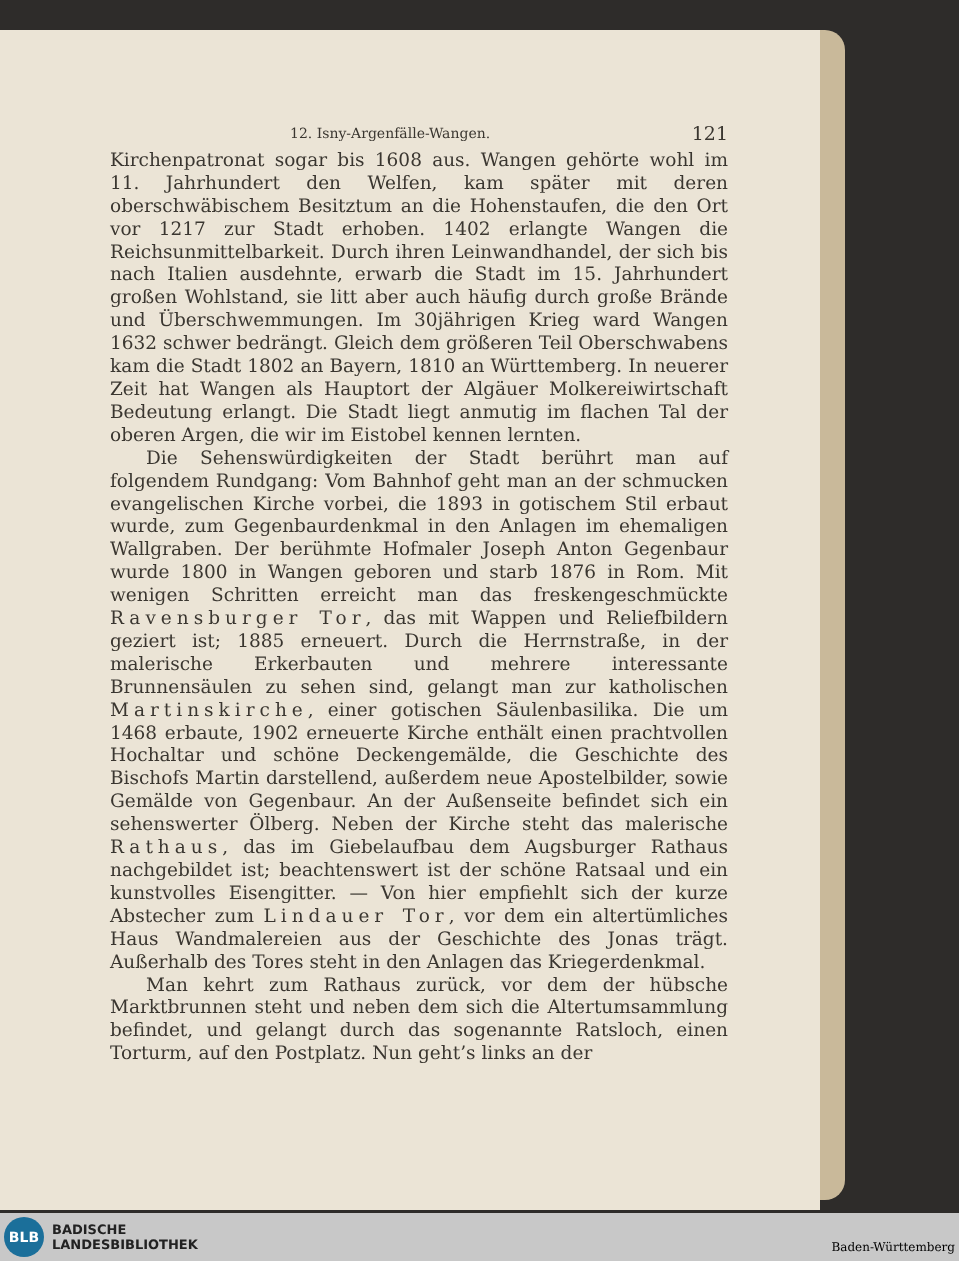12. Isny-Argenfälle-Wangen. 121
Kirchenpatronat sogar bis 1608 aus. Wangen gehörte wohl im 11. Jahrhundert den Welfen, kam später mit deren oberschwäbischem Besitztum an die Hohenstaufen, die den Ort vor 1217 zur Stadt erhoben. 1402 erlangte Wangen die Reichsunmittelbarkeit. Durch ihren Leinwandhandel, der sich bis nach Italien ausdehnte, erwarb die Stadt im 15. Jahrhundert großen Wohlstand, sie litt aber auch häufig durch große Brände und Überschwemmungen. Im 30jährigen Krieg ward Wangen 1632 schwer bedrängt. Gleich dem größeren Teil Oberschwabens kam die Stadt 1802 an Bayern, 1810 an Württemberg. In neuerer Zeit hat Wangen als Hauptort der Algäuer Molkereiwirtschaft Bedeutung erlangt. Die Stadt liegt anmutig im flachen Tal der oberen Argen, die wir im Eistobel kennen lernten.
Die Sehenswürdigkeiten der Stadt berührt man auf folgendem Rundgang: Vom Bahnhof geht man an der schmucken evangelischen Kirche vorbei, die 1893 in gotischem Stil erbaut wurde, zum Gegenbaurdenkmal in den Anlagen im ehemaligen Wallgraben. Der berühmte Hofmaler Joseph Anton Gegenbaur wurde 1800 in Wangen geboren und starb 1876 in Rom. Mit wenigen Schritten erreicht man das freskengeschmückte Ravensburger Tor, das mit Wappen und Reliefbildern geziert ist; 1885 erneuert. Durch die Herrnstraße, in der malerische Erkerbauten und mehrere interessante Brunnensäulen zu sehen sind, gelangt man zur katholischen Martinskirche, einer gotischen Säulenbasilika. Die um 1468 erbaute, 1902 erneuerte Kirche enthält einen prachtvollen Hochaltar und schöne Deckengemälde, die Geschichte des Bischofs Martin darstellend, außerdem neue Apostelbilder, sowie Gemälde von Gegenbaur. An der Außenseite befindet sich ein sehenswerter Ölberg. Neben der Kirche steht das malerische Rathaus, das im Giebelaufbau dem Augsburger Rathaus nachgebildet ist; beachtenswert ist der schöne Ratsaal und ein kunstvolles Eisengitter. — Von hier empfiehlt sich der kurze Abstecher zum Lindauer Tor, vor dem ein altertümliches Haus Wandmalereien aus der Geschichte des Jonas trägt. Außerhalb des Tores steht in den Anlagen das Kriegerdenkmal.
Man kehrt zum Rathaus zurück, vor dem der hübsche Marktbrunnen steht und neben dem sich die Altertumsammlung befindet, und gelangt durch das sogenannte Ratsloch, einen Torturm, auf den Postplatz. Nun geht’s links an der
BLB
BADISCHE
LANDESBIBLIOTHEK
Baden-Württemberg